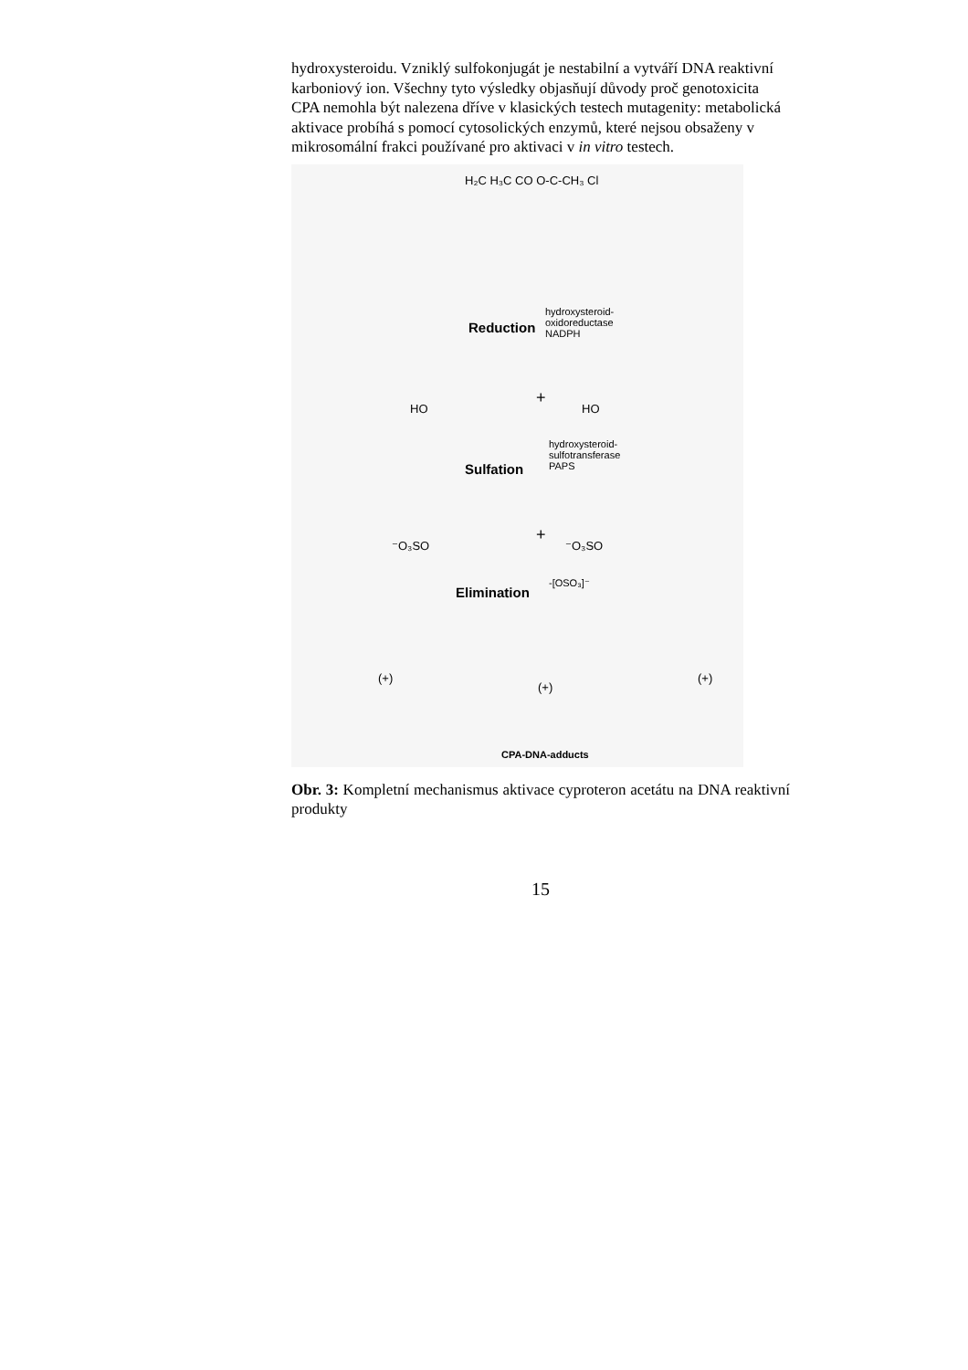hydroxysteroidu. Vzniklý sulfokonjugát je nestabilní a vytváří DNA reaktivní karboniový ion. Všechny tyto výsledky objasňují důvody proč genotoxicita CPA nemohla být nalezena dříve v klasických testech mutagenity: metabolická aktivace probíhá s pomocí cytosolických enzymů, které nejsou obsaženy v mikrosomální frakci používané pro aktivaci v in vitro testech.
H₂C H₃C CO O-C-CH₃ Cl
Reduction
hydroxysteroid-
oxidoreductase
NADPH
HO
+
HO
Sulfation
hydroxysteroid-
sulfotransferase
PAPS
⁻O₃SO
+
⁻O₃SO
Elimination
-[OSO₃]⁻
(+)
(+)
(+)
CPA-DNA-adducts
Obr. 3: Kompletní mechanismus aktivace cyproteron acetátu na DNA reaktivní produkty
15